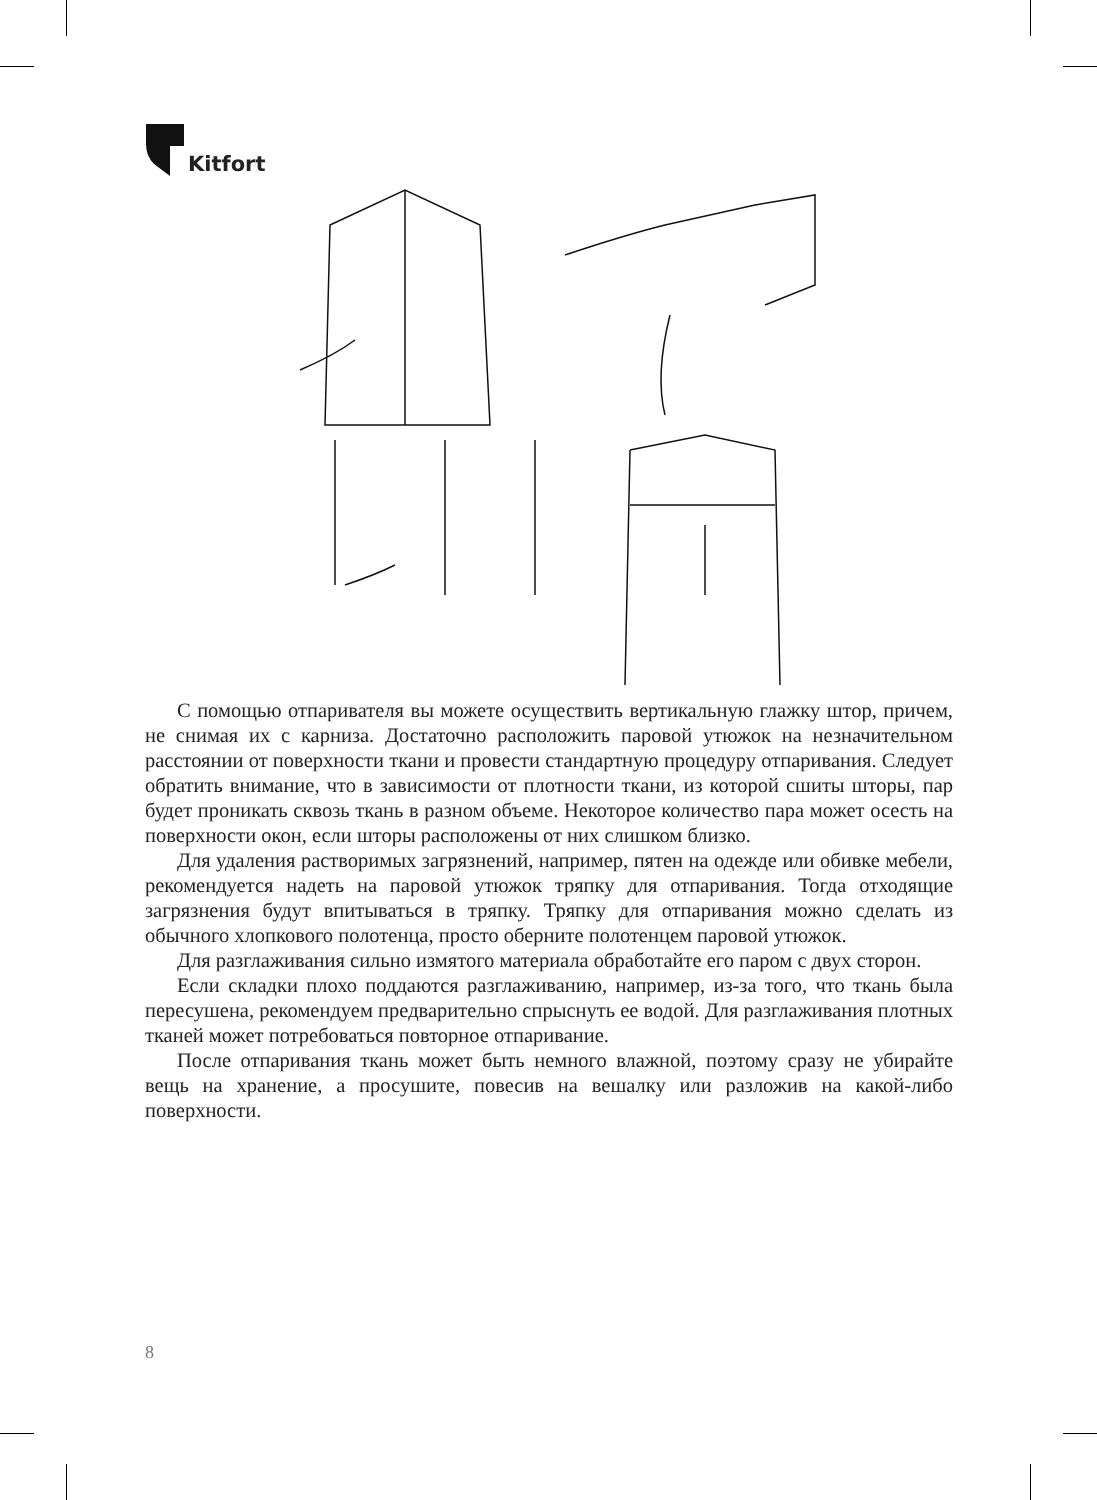Kitfort
С помощью отпаривателя вы можете осуществить вертикальную глажку штор, причем, не снимая их с карниза. Достаточно расположить паровой утюжок на незначительном расстоянии от поверхности ткани и провести стандартную процедуру отпаривания. Следует обратить внимание, что в зависимости от плотности ткани, из которой сшиты шторы, пар будет проникать сквозь ткань в разном объеме. Некоторое количество пара может осесть на поверхности окон, если шторы расположены от них слишком близко.
Для удаления растворимых загрязнений, например, пятен на одежде или обивке мебели, рекомендуется надеть на паровой утюжок тряпку для отпаривания. Тогда отходящие загрязнения будут впитываться в тряпку. Тряпку для отпаривания можно сделать из обычного хлопкового полотенца, просто оберните полотенцем паровой утюжок.
Для разглаживания сильно измятого материала обработайте его паром с двух сторон.
Если складки плохо поддаются разглаживанию, например, из-за того, что ткань была пересушена, рекомендуем предварительно спрыснуть ее водой. Для разглаживания плотных тканей может потребоваться повторное отпаривание.
После отпаривания ткань может быть немного влажной, поэтому сразу не убирайте вещь на хранение, а просушите, повесив на вешалку или разложив на какой-либо поверхности.
8